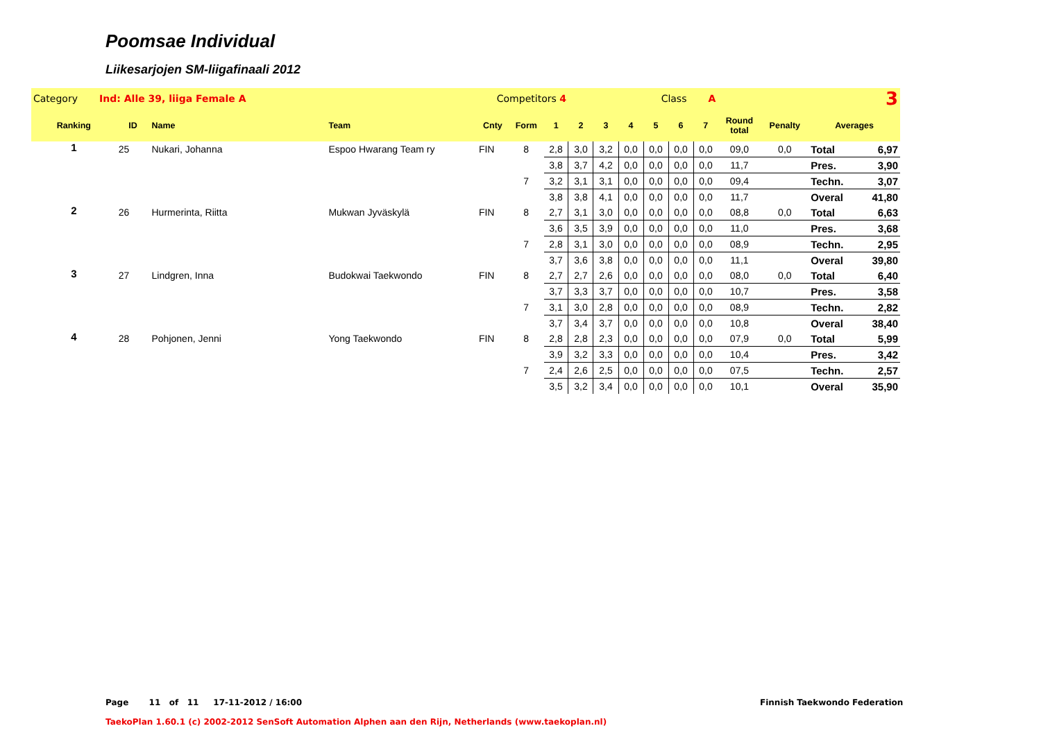Poomsae Individual
Liikesarjojen SM-liigafinaali 2012
| Category Ind: Alle 39, liiga Female A | | | Competitors 4 | | | | Class A | | | | | | 3 | | | |
| Ranking | ID | Name | Team | Cnty | Form | 1 | 2 | 3 | 4 | 5 | 6 | 7 | Round total | Penalty | Averages | |
| 1 | 25 | Nukari, Johanna | Espoo Hwarang Team ry | FIN | 8 | 2,8 | 3,0 | 3,2 | 0,0 | 0,0 | 0,0 | 0,0 | 09,0 | 0,0 | Total | 6,97 |
| | | | | | | 3,8 | 3,7 | 4,2 | 0,0 | 0,0 | 0,0 | 0,0 | 11,7 | | Pres. | 3,90 |
| | | | | | 7 | 3,2 | 3,1 | 3,1 | 0,0 | 0,0 | 0,0 | 0,0 | 09,4 | | Techn. | 3,07 |
| | | | | | | 3,8 | 3,8 | 4,1 | 0,0 | 0,0 | 0,0 | 0,0 | 11,7 | | Overal | 41,80 |
| 2 | 26 | Hurmerinta, Riitta | Mukwan Jyväskylä | FIN | 8 | 2,7 | 3,1 | 3,0 | 0,0 | 0,0 | 0,0 | 0,0 | 08,8 | 0,0 | Total | 6,63 |
| | | | | | | 3,6 | 3,5 | 3,9 | 0,0 | 0,0 | 0,0 | 0,0 | 11,0 | | Pres. | 3,68 |
| | | | | | 7 | 2,8 | 3,1 | 3,0 | 0,0 | 0,0 | 0,0 | 0,0 | 08,9 | | Techn. | 2,95 |
| | | | | | | 3,7 | 3,6 | 3,8 | 0,0 | 0,0 | 0,0 | 0,0 | 11,1 | | Overal | 39,80 |
| 3 | 27 | Lindgren, Inna | Budokwai Taekwondo | FIN | 8 | 2,7 | 2,7 | 2,6 | 0,0 | 0,0 | 0,0 | 0,0 | 08,0 | 0,0 | Total | 6,40 |
| | | | | | | 3,7 | 3,3 | 3,7 | 0,0 | 0,0 | 0,0 | 0,0 | 10,7 | | Pres. | 3,58 |
| | | | | | 7 | 3,1 | 3,0 | 2,8 | 0,0 | 0,0 | 0,0 | 0,0 | 08,9 | | Techn. | 2,82 |
| | | | | | | 3,7 | 3,4 | 3,7 | 0,0 | 0,0 | 0,0 | 0,0 | 10,8 | | Overal | 38,40 |
| 4 | 28 | Pohjonen, Jenni | Yong Taekwondo | FIN | 8 | 2,8 | 2,8 | 2,3 | 0,0 | 0,0 | 0,0 | 0,0 | 07,9 | 0,0 | Total | 5,99 |
| | | | | | | 3,9 | 3,2 | 3,3 | 0,0 | 0,0 | 0,0 | 0,0 | 10,4 | | Pres. | 3,42 |
| | | | | | 7 | 2,4 | 2,6 | 2,5 | 0,0 | 0,0 | 0,0 | 0,0 | 07,5 | | Techn. | 2,57 |
| | | | | | | 3,5 | 3,2 | 3,4 | 0,0 | 0,0 | 0,0 | 0,0 | 10,1 | | Overal | 35,90 |
Page 11 of 11 17-11-2012 / 16:00
Finnish Taekwondo Federation
TaekoPlan 1.60.1 (c) 2002-2012 SenSoft Automation Alphen aan den Rijn, Netherlands (www.taekoplan.nl)